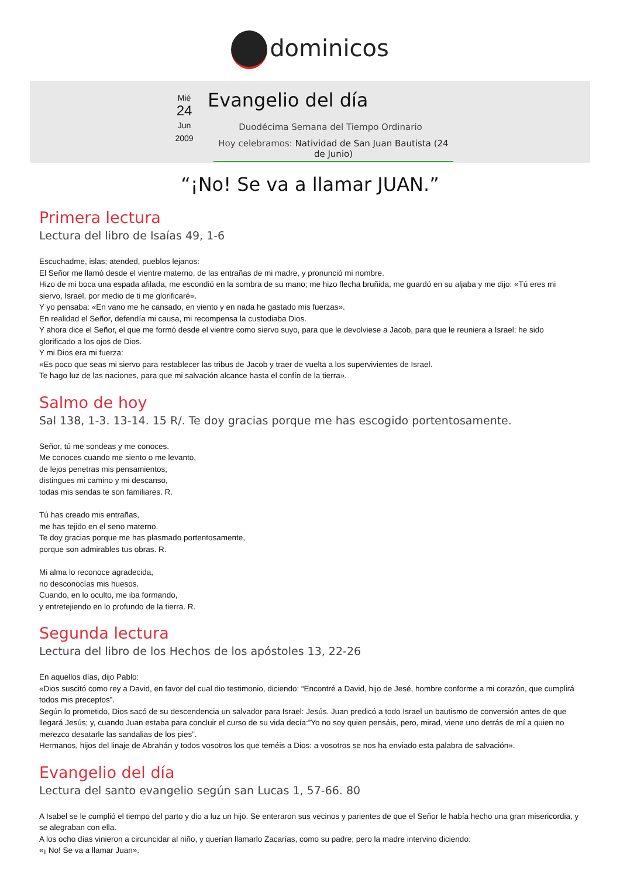dominicos
Mié
24
Jun
2009
Evangelio del día
Duodécima Semana del Tiempo Ordinario
Hoy celebramos: Natividad de San Juan Bautista (24 de Junio)
“¡No! Se va a llamar JUAN.”
Primera lectura
Lectura del libro de Isaías 49, 1-6
Escuchadme, islas; atended, pueblos lejanos:
El Señor me llamó desde el vientre materno, de las entrañas de mi madre, y pronunció mi nombre.
Hizo de mi boca una espada afilada, me escondió en la sombra de su mano; me hizo flecha bruñida, me guardó en su aljaba y me dijo: «Tú eres mi siervo, Israel, por medio de ti me glorificaré».
Y yo pensaba: «En vano me he cansado, en viento y en nada he gastado mis fuerzas».
En realidad el Señor, defendía mi causa, mi recompensa la custodiaba Dios.
Y ahora dice el Señor, el que me formó desde el vientre como siervo suyo, para que le devolviese a Jacob, para que le reuniera a Israel; he sido glorificado a los ojos de Dios.
Y mi Dios era mi fuerza:
«Es poco que seas mi siervo para restablecer las tribus de Jacob y traer de vuelta a los supervivientes de Israel.
Te hago luz de las naciones, para que mi salvación alcance hasta el confín de la tierra».
Salmo de hoy
Sal 138, 1-3. 13-14. 15 R/. Te doy gracias porque me has escogido portentosamente.
Señor, tú me sondeas y me conoces.
Me conoces cuando me siento o me levanto,
de lejos penetras mis pensamientos;
distingues mi camino y mi descanso,
todas mis sendas te son familiares. R.
Tú has creado mis entrañas,
me has tejido en el seno materno.
Te doy gracias porque me has plasmado portentosamente,
porque son admirables tus obras. R.
Mi alma lo reconoce agradecida,
no desconocías mis huesos.
Cuando, en lo oculto, me iba formando,
y entretejiendo en lo profundo de la tierra. R.
Segunda lectura
Lectura del libro de los Hechos de los apóstoles 13, 22-26
En aquellos días, dijo Pablo:
«Dios suscitó como rey a David, en favor del cual dio testimonio, diciendo: “Encontré a David, hijo de Jesé, hombre conforme a mi corazón, que cumplirá todos mis preceptos”.
Según lo prometido, Dios sacó de su descendencia un salvador para Israel: Jesús. Juan predicó a todo Israel un bautismo de conversión antes de que llegará Jesús; y, cuando Juan estaba para concluir el curso de su vida decía:”Yo no soy quien pensáis, pero, mirad, viene uno detrás de mí a quien no merezco desatarle las sandalias de los pies”.
Hermanos, hijos del linaje de Abrahán y todos vosotros los que teméis a Dios: a vosotros se nos ha enviado esta palabra de salvación».
Evangelio del día
Lectura del santo evangelio según san Lucas 1, 57-66. 80
A Isabel se le cumplió el tiempo del parto y dio a luz un hijo. Se enteraron sus vecinos y parientes de que el Señor le había hecho una gran misericordia, y se alegraban con ella.
A los ocho días vinieron a circuncidar al niño, y querían llamarlo Zacarías, como su padre; pero la madre intervino diciendo:
«¡ No! Se va a llamar Juan».